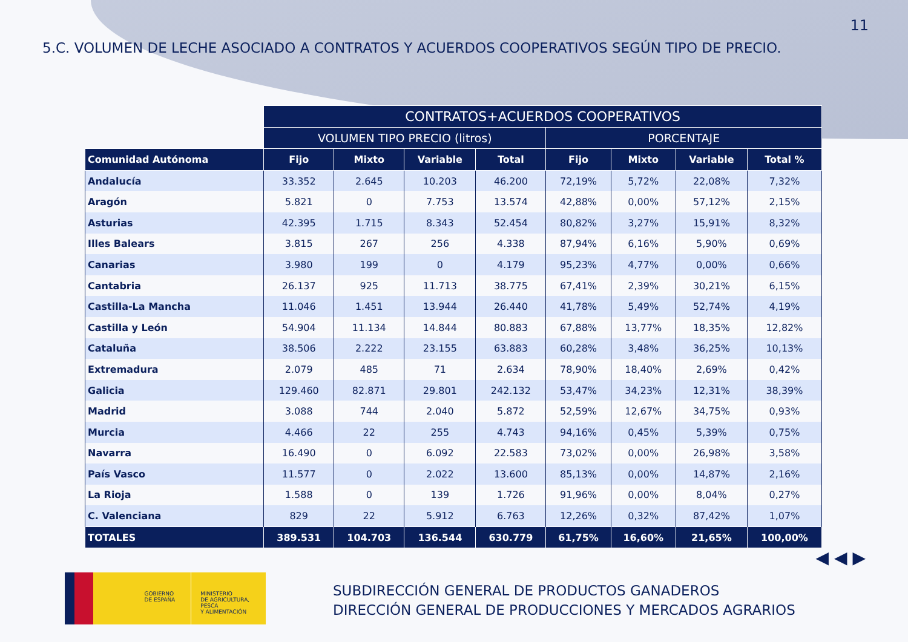11
5.C. VOLUMEN DE LECHE ASOCIADO A CONTRATOS Y ACUERDOS COOPERATIVOS SEGÚN TIPO DE PRECIO.
| | CONTRATOS+ACUERDOS COOPERATIVOS | | | | | | | |
| --- | --- | --- | --- | --- | --- | --- | --- | --- |
| | VOLUMEN TIPO PRECIO (litros) | | | | PORCENTAJE | | | |
| Comunidad Autónoma | Fijo | Mixto | Variable | Total | Fijo | Mixto | Variable | Total % |
| Andalucía | 33.352 | 2.645 | 10.203 | 46.200 | 72,19% | 5,72% | 22,08% | 7,32% |
| Aragón | 5.821 | 0 | 7.753 | 13.574 | 42,88% | 0,00% | 57,12% | 2,15% |
| Asturias | 42.395 | 1.715 | 8.343 | 52.454 | 80,82% | 3,27% | 15,91% | 8,32% |
| Illes Balears | 3.815 | 267 | 256 | 4.338 | 87,94% | 6,16% | 5,90% | 0,69% |
| Canarias | 3.980 | 199 | 0 | 4.179 | 95,23% | 4,77% | 0,00% | 0,66% |
| Cantabria | 26.137 | 925 | 11.713 | 38.775 | 67,41% | 2,39% | 30,21% | 6,15% |
| Castilla-La Mancha | 11.046 | 1.451 | 13.944 | 26.440 | 41,78% | 5,49% | 52,74% | 4,19% |
| Castilla y León | 54.904 | 11.134 | 14.844 | 80.883 | 67,88% | 13,77% | 18,35% | 12,82% |
| Cataluña | 38.506 | 2.222 | 23.155 | 63.883 | 60,28% | 3,48% | 36,25% | 10,13% |
| Extremadura | 2.079 | 485 | 71 | 2.634 | 78,90% | 18,40% | 2,69% | 0,42% |
| Galicia | 129.460 | 82.871 | 29.801 | 242.132 | 53,47% | 34,23% | 12,31% | 38,39% |
| Madrid | 3.088 | 744 | 2.040 | 5.872 | 52,59% | 12,67% | 34,75% | 0,93% |
| Murcia | 4.466 | 22 | 255 | 4.743 | 94,16% | 0,45% | 5,39% | 0,75% |
| Navarra | 16.490 | 0 | 6.092 | 22.583 | 73,02% | 0,00% | 26,98% | 3,58% |
| País Vasco | 11.577 | 0 | 2.022 | 13.600 | 85,13% | 0,00% | 14,87% | 2,16% |
| La Rioja | 1.588 | 0 | 139 | 1.726 | 91,96% | 0,00% | 8,04% | 0,27% |
| C. Valenciana | 829 | 22 | 5.912 | 6.763 | 12,26% | 0,32% | 87,42% | 1,07% |
| TOTALES | 389.531 | 104.703 | 136.544 | 630.779 | 61,75% | 16,60% | 21,65% | 100,00% |
◀ ◀ ▶
GOBIERNO
DE ESPAÑA
MINISTERIO
DE AGRICULTURA, PESCA
Y ALIMENTACIÓN
SUBDIRECCIÓN GENERAL DE PRODUCTOS GANADEROS
DIRECCIÓN GENERAL DE PRODUCCIONES Y MERCADOS AGRARIOS